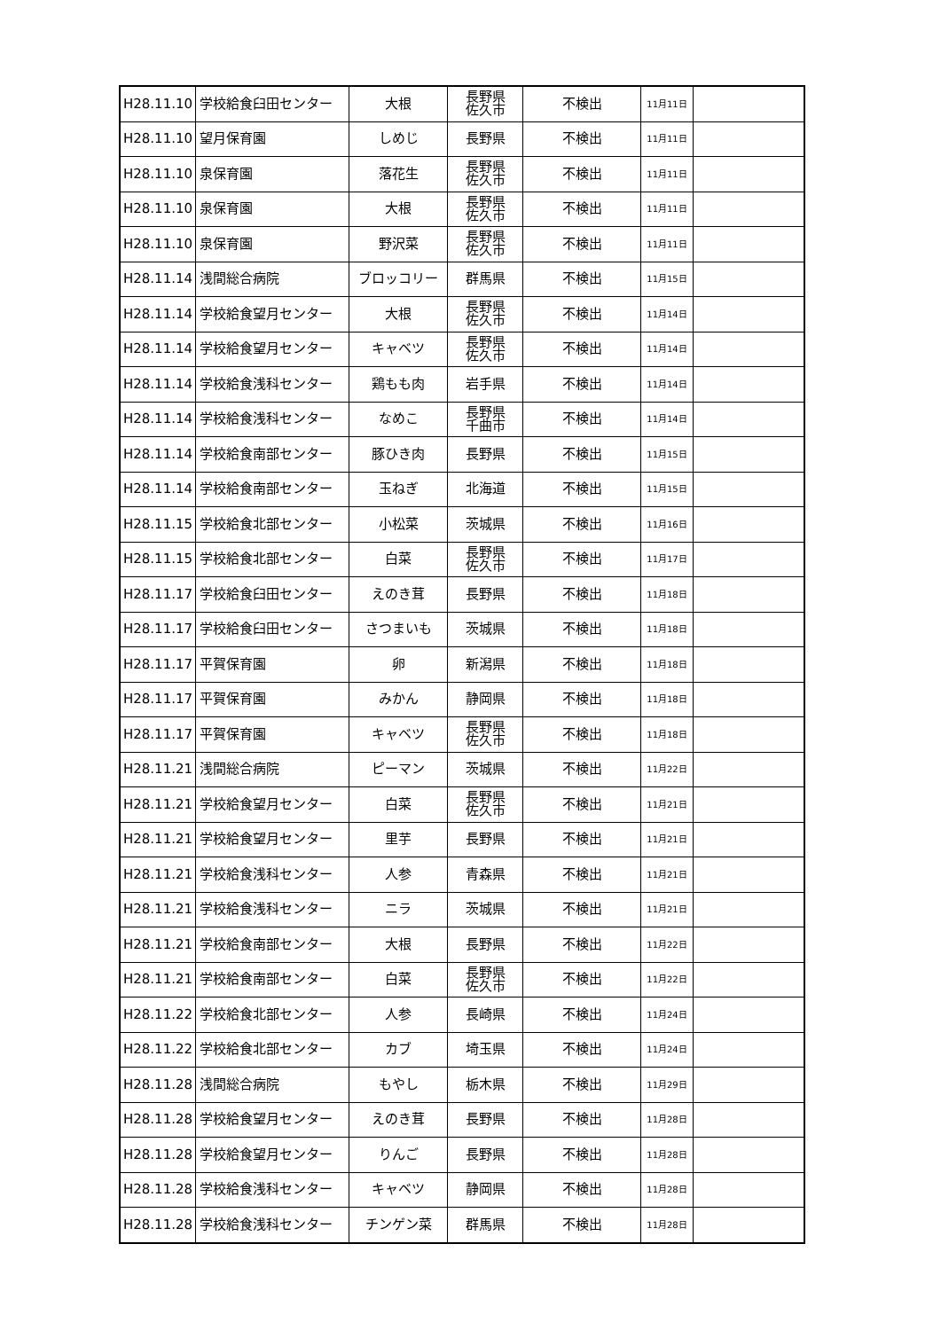| H28.11.10 | 学校給食臼田センター | 大根 | 長野県 佐久市 | 不検出 | 11月11日 | |
| H28.11.10 | 望月保育園 | しめじ | 長野県 | 不検出 | 11月11日 | |
| H28.11.10 | 泉保育園 | 落花生 | 長野県 佐久市 | 不検出 | 11月11日 | |
| H28.11.10 | 泉保育園 | 大根 | 長野県 佐久市 | 不検出 | 11月11日 | |
| H28.11.10 | 泉保育園 | 野沢菜 | 長野県 佐久市 | 不検出 | 11月11日 | |
| H28.11.14 | 浅間総合病院 | ブロッコリー | 群馬県 | 不検出 | 11月15日 | |
| H28.11.14 | 学校給食望月センター | 大根 | 長野県 佐久市 | 不検出 | 11月14日 | |
| H28.11.14 | 学校給食望月センター | キャベツ | 長野県 佐久市 | 不検出 | 11月14日 | |
| H28.11.14 | 学校給食浅科センター | 鶏もも肉 | 岩手県 | 不検出 | 11月14日 | |
| H28.11.14 | 学校給食浅科センター | なめこ | 長野県 千曲市 | 不検出 | 11月14日 | |
| H28.11.14 | 学校給食南部センター | 豚ひき肉 | 長野県 | 不検出 | 11月15日 | |
| H28.11.14 | 学校給食南部センター | 玉ねぎ | 北海道 | 不検出 | 11月15日 | |
| H28.11.15 | 学校給食北部センター | 小松菜 | 茨城県 | 不検出 | 11月16日 | |
| H28.11.15 | 学校給食北部センター | 白菜 | 長野県 佐久市 | 不検出 | 11月17日 | |
| H28.11.17 | 学校給食臼田センター | えのき茸 | 長野県 | 不検出 | 11月18日 | |
| H28.11.17 | 学校給食臼田センター | さつまいも | 茨城県 | 不検出 | 11月18日 | |
| H28.11.17 | 平賀保育園 | 卵 | 新潟県 | 不検出 | 11月18日 | |
| H28.11.17 | 平賀保育園 | みかん | 静岡県 | 不検出 | 11月18日 | |
| H28.11.17 | 平賀保育園 | キャベツ | 長野県 佐久市 | 不検出 | 11月18日 | |
| H28.11.21 | 浅間総合病院 | ピーマン | 茨城県 | 不検出 | 11月22日 | |
| H28.11.21 | 学校給食望月センター | 白菜 | 長野県 佐久市 | 不検出 | 11月21日 | |
| H28.11.21 | 学校給食望月センター | 里芋 | 長野県 | 不検出 | 11月21日 | |
| H28.11.21 | 学校給食浅科センター | 人参 | 青森県 | 不検出 | 11月21日 | |
| H28.11.21 | 学校給食浅科センター | ニラ | 茨城県 | 不検出 | 11月21日 | |
| H28.11.21 | 学校給食南部センター | 大根 | 長野県 | 不検出 | 11月22日 | |
| H28.11.21 | 学校給食南部センター | 白菜 | 長野県 佐久市 | 不検出 | 11月22日 | |
| H28.11.22 | 学校給食北部センター | 人参 | 長崎県 | 不検出 | 11月24日 | |
| H28.11.22 | 学校給食北部センター | カブ | 埼玉県 | 不検出 | 11月24日 | |
| H28.11.28 | 浅間総合病院 | もやし | 栃木県 | 不検出 | 11月29日 | |
| H28.11.28 | 学校給食望月センター | えのき茸 | 長野県 | 不検出 | 11月28日 | |
| H28.11.28 | 学校給食望月センター | りんご | 長野県 | 不検出 | 11月28日 | |
| H28.11.28 | 学校給食浅科センター | キャベツ | 静岡県 | 不検出 | 11月28日 | |
| H28.11.28 | 学校給食浅科センター | チンゲン菜 | 群馬県 | 不検出 | 11月28日 | |